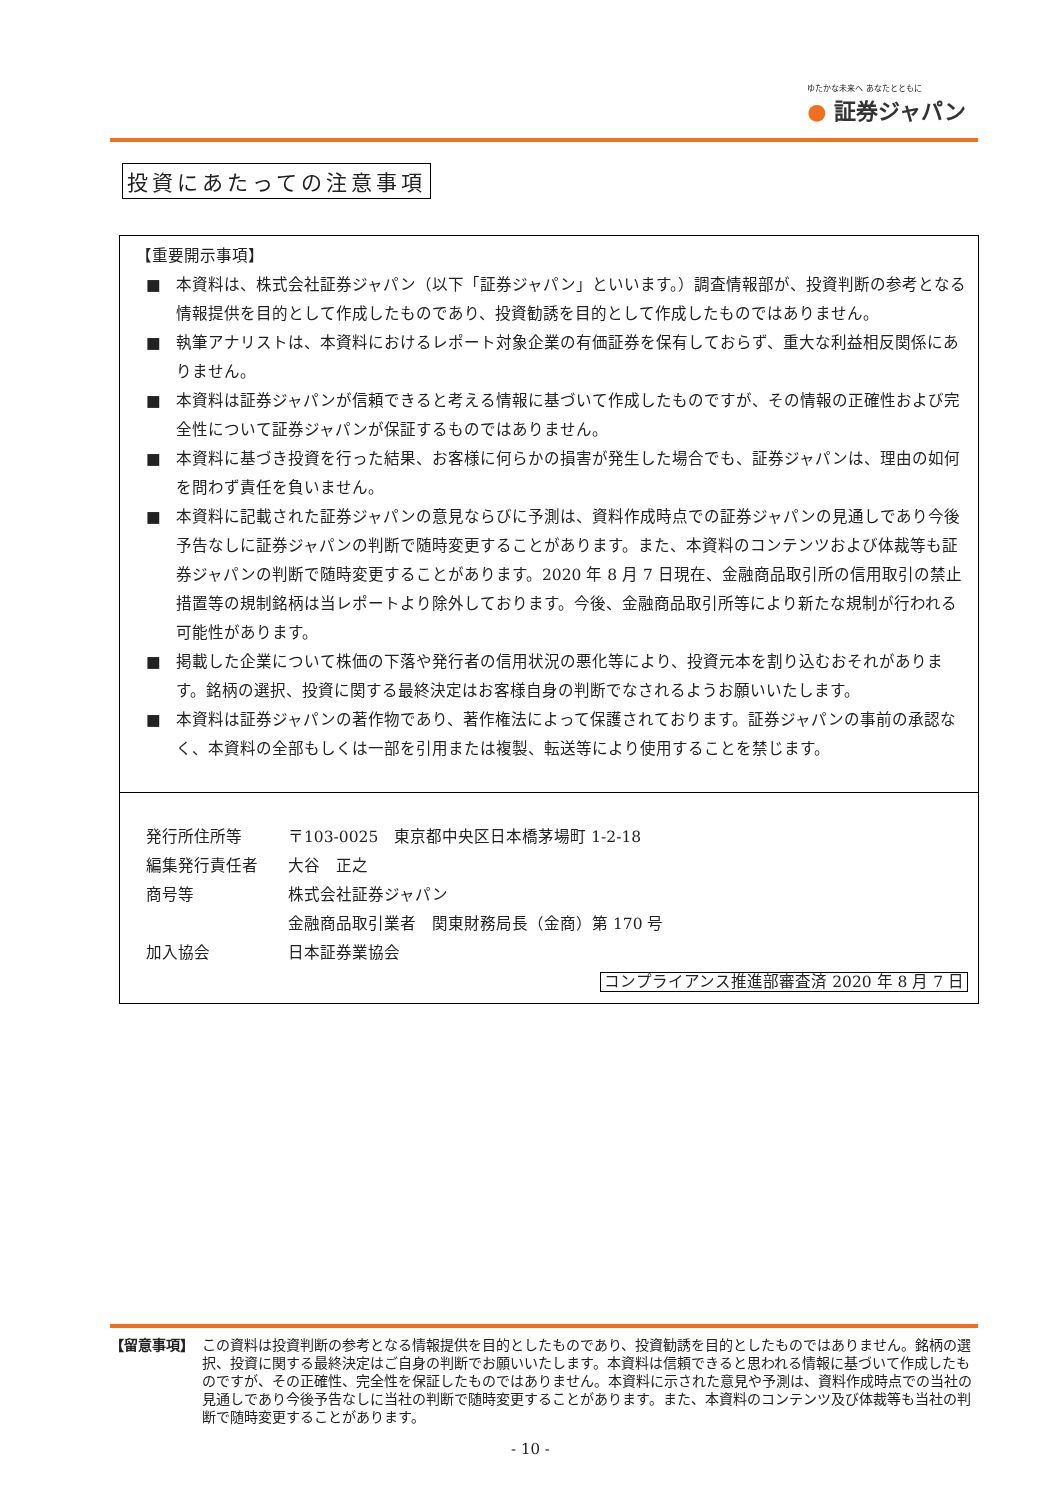ゆたかな未来へ あなたとともに
● 証券ジャパン
投資にあたっての注意事項
【重要開示事項】
■ 本資料は、株式会社証券ジャパン（以下「証券ジャパン」といいます。）調査情報部が、投資判断の参考となる情報提供を目的として作成したものであり、投資勧誘を目的として作成したものではありません。
■ 執筆アナリストは、本資料におけるレポート対象企業の有価証券を保有しておらず、重大な利益相反関係にありません。
■ 本資料は証券ジャパンが信頼できると考える情報に基づいて作成したものですが、その情報の正確性および完全性について証券ジャパンが保証するものではありません。
■ 本資料に基づき投資を行った結果、お客様に何らかの損害が発生した場合でも、証券ジャパンは、理由の如何を問わず責任を負いません。
■ 本資料に記載された証券ジャパンの意見ならびに予測は、資料作成時点での証券ジャパンの見通しであり今後予告なしに証券ジャパンの判断で随時変更することがあります。また、本資料のコンテンツおよび体裁等も証券ジャパンの判断で随時変更することがあります。2020 年 8 月 7 日現在、金融商品取引所の信用取引の禁止措置等の規制銘柄は当レポートより除外しております。今後、金融商品取引所等により新たな規制が行われる可能性があります。
■ 掲載した企業について株価の下落や発行者の信用状況の悪化等により、投資元本を割り込むおそれがあります。銘柄の選択、投資に関する最終決定はお客様自身の判断でなされるようお願いいたします。
■ 本資料は証券ジャパンの著作物であり、著作権法によって保護されております。証券ジャパンの事前の承認なく、本資料の全部もしくは一部を引用または複製、転送等により使用することを禁じます。
| 発行所住所等 | 〒103-0025 東京都中央区日本橋茅場町 1-2-18 |
| 編集発行責任者 | 大谷 正之 |
| 商号等 | 株式会社証券ジャパン |
| | 金融商品取引業者 関東財務局長（金商）第 170 号 |
| 加入協会 | 日本証券業協会 |
コンプライアンス推進部審査済 2020 年 8 月 7 日
【留意事項】 この資料は投資判断の参考となる情報提供を目的としたものであり、投資勧誘を目的としたものではありません。銘柄の選択、投資に関する最終決定はご自身の判断でお願いいたします。本資料は信頼できると思われる情報に基づいて作成したものですが、その正確性、完全性を保証したものではありません。本資料に示された意見や予測は、資料作成時点での当社の見通しであり今後予告なしに当社の判断で随時変更することがあります。また、本資料のコンテンツ及び体裁等も当社の判断で随時変更することがあります。
- 10 -